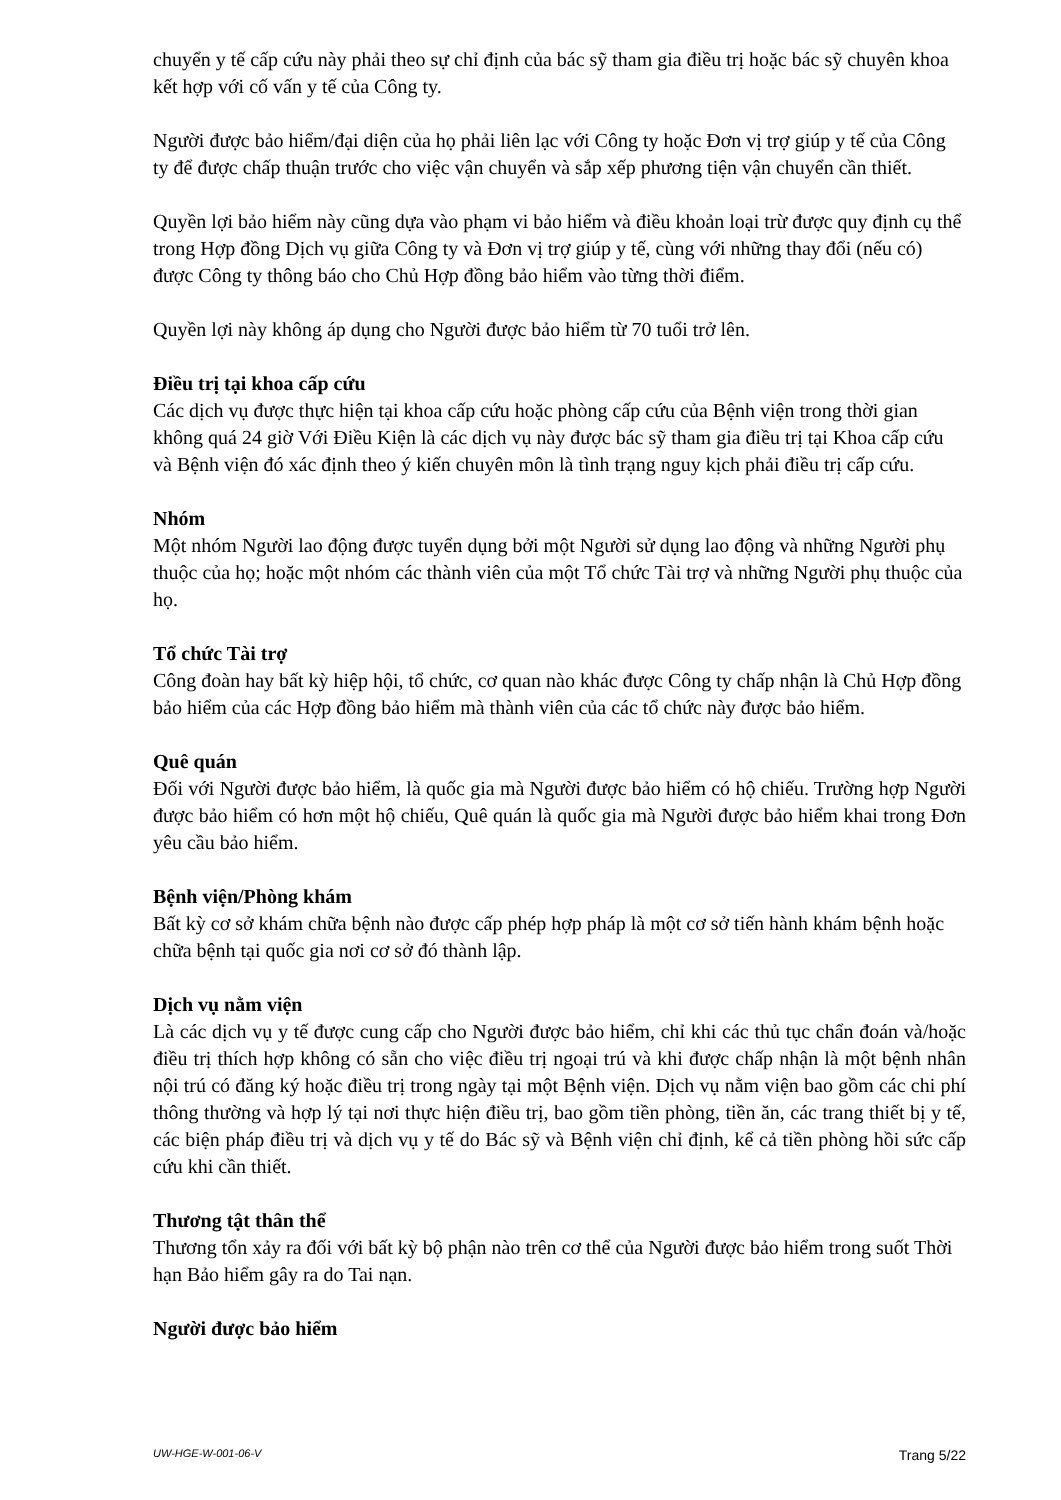chuyển y tế cấp cứu này phải theo sự chỉ định của bác sỹ tham gia điều trị hoặc bác sỹ chuyên khoa kết hợp với cố vấn y tế của Công ty.
Người được bảo hiểm/đại diện của họ phải liên lạc với Công ty hoặc Đơn vị trợ giúp y tế của Công ty để được chấp thuận trước cho việc vận chuyển và sắp xếp phương tiện vận chuyển cần thiết.
Quyền lợi bảo hiểm này cũng dựa vào phạm vi bảo hiểm và điều khoản loại trừ được quy định cụ thể trong Hợp đồng Dịch vụ giữa Công ty và Đơn vị trợ giúp y tế, cùng với những thay đổi (nếu có) được Công ty thông báo cho Chủ Hợp đồng bảo hiểm vào từng thời điểm.
Quyền lợi này không áp dụng cho Người được bảo hiểm từ 70 tuổi trở lên.
Điều trị tại khoa cấp cứu
Các dịch vụ được thực hiện tại khoa cấp cứu hoặc phòng cấp cứu của Bệnh viện trong thời gian không quá 24 giờ Với Điều Kiện là các dịch vụ này được bác sỹ tham gia điều trị tại Khoa cấp cứu và Bệnh viện đó xác định theo ý kiến chuyên môn là tình trạng nguy kịch phải điều trị cấp cứu.
Nhóm
Một nhóm Người lao động được tuyển dụng bởi một Người sử dụng lao động và những Người phụ thuộc của họ; hoặc một nhóm các thành viên của một Tổ chức Tài trợ và những Người phụ thuộc của họ.
Tổ chức Tài trợ
Công đoàn hay bất kỳ hiệp hội, tổ chức, cơ quan nào khác được Công ty chấp nhận là Chủ Hợp đồng bảo hiểm của các Hợp đồng bảo hiểm mà thành viên của các tổ chức này được bảo hiểm.
Quê quán
Đối với Người được bảo hiểm, là quốc gia mà Người được bảo hiểm có hộ chiếu. Trường hợp Người được bảo hiểm có hơn một hộ chiếu, Quê quán là quốc gia mà Người được bảo hiểm khai trong Đơn yêu cầu bảo hiểm.
Bệnh viện/Phòng khám
Bất kỳ cơ sở khám chữa bệnh nào được cấp phép hợp pháp là một cơ sở tiến hành khám bệnh hoặc chữa bệnh tại quốc gia nơi cơ sở đó thành lập.
Dịch vụ nằm viện
Là các dịch vụ y tế được cung cấp cho Người được bảo hiểm, chỉ khi các thủ tục chẩn đoán và/hoặc điều trị thích hợp không có sẵn cho việc điều trị ngoại trú và khi được chấp nhận là một bệnh nhân nội trú có đăng ký hoặc điều trị trong ngày tại một Bệnh viện. Dịch vụ nằm viện bao gồm các chi phí thông thường và hợp lý tại nơi thực hiện điều trị, bao gồm tiền phòng, tiền ăn, các trang thiết bị y tế, các biện pháp điều trị và dịch vụ y tế do Bác sỹ và Bệnh viện chỉ định, kể cả tiền phòng hồi sức cấp cứu khi cần thiết.
Thương tật thân thể
Thương tổn xảy ra đối với bất kỳ bộ phận nào trên cơ thể của Người được bảo hiểm trong suốt Thời hạn Bảo hiểm gây ra do Tai nạn.
Người được bảo hiểm
UW-HGE-W-001-06-V Trang 5/22